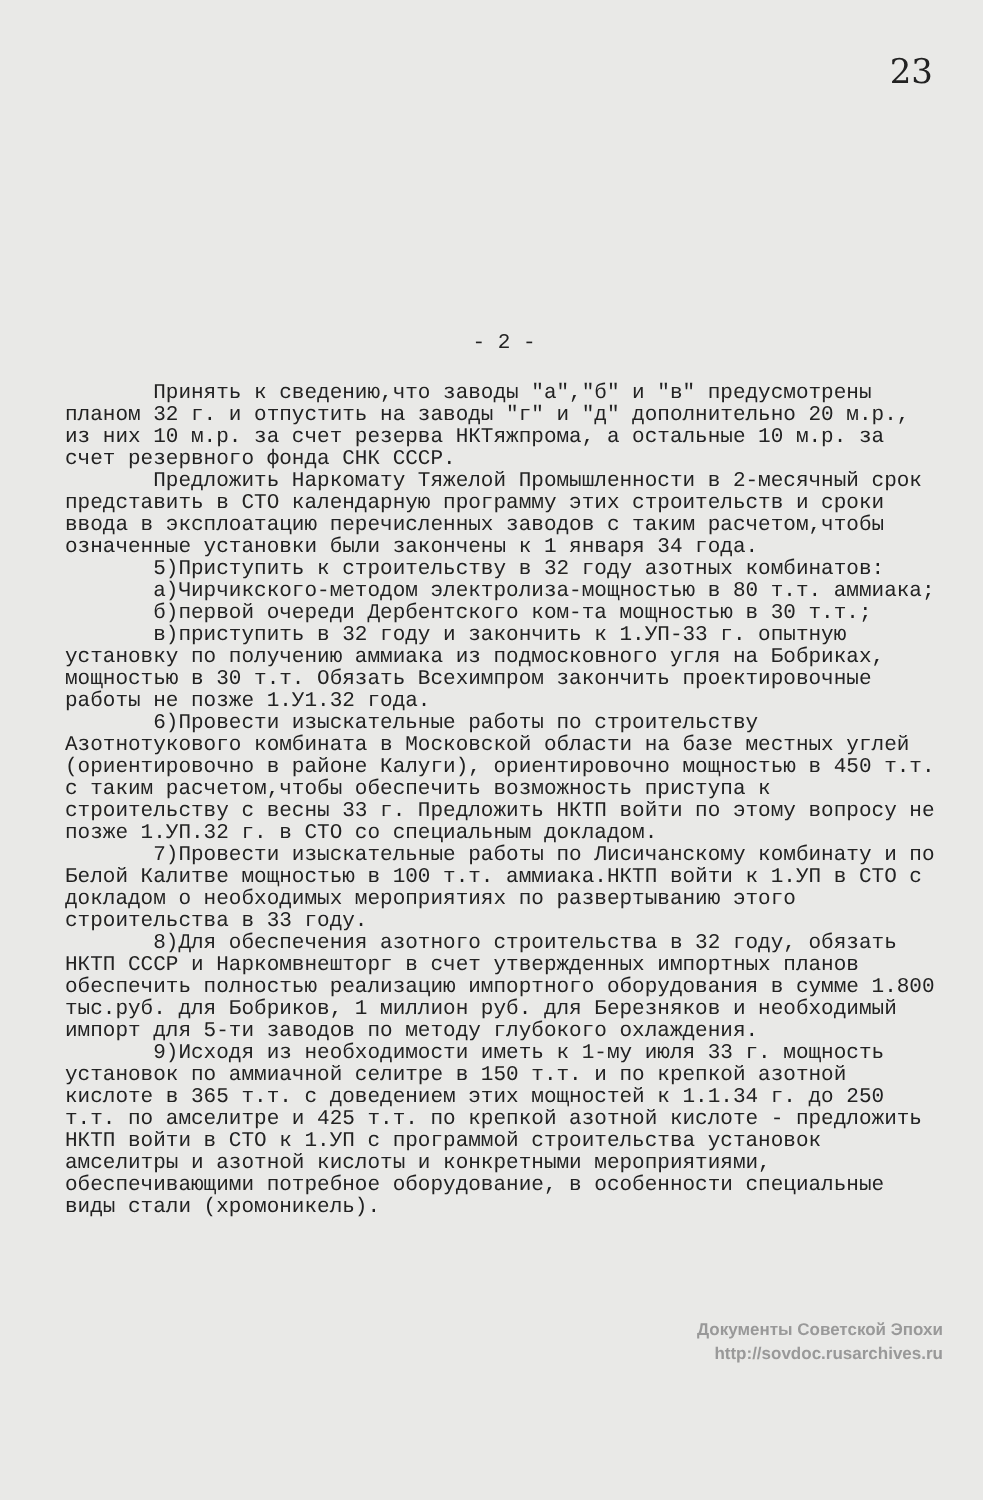23
- 2 -
Принять к сведению,что заводы "а","б" и "в" предусмотрены планом 32 г. и отпустить на заводы "г" и "д" дополнительно 20 м.р., из них 10 м.р. за счет резерва НКТяжпрома, а остальные 10 м.р. за счет резервного фонда СНК СССР.
Предложить Наркомату Тяжелой Промышленности в 2-месячный срок представить в СТО календарную программу этих строительств и сроки ввода в эксплоатацию перечисленных заводов с таким расчетом,чтобы означенные установки были закончены к 1 января 34 года.
5)Приступить к строительству в 32 году азотных комбинатов:
а)Чирчикского-методом электролиза-мощностью в 80 т.т. аммиака;
б)первой очереди Дербентского ком-та мощностью в 30 т.т.;
в)приступить в 32 году и закончить к 1.УП-33 г. опытную установку по получению аммиака из подмосковного угля на Бобриках, мощностью в 30 т.т. Обязать Всехимпром закончить проектировочные работы не позже 1.У1.32 года.
6)Провести изыскательные работы по строительству Азотнотукового комбината в Московской области на базе местных углей (ориентировочно в районе Калуги), ориентировочно мощностью в 450 т.т. с таким расчетом,чтобы обеспечить возможность приступа к строительству с весны 33 г. Предложить НКТП войти по этому вопросу не позже 1.УП.32 г. в СТО со специальным докладом.
7)Провести изыскательные работы по Лисичанскому комбинату и по Белой Калитве мощностью в 100 т.т. аммиака.НКТП войти к 1.УП в СТО с докладом о необходимых мероприятиях по развертыванию этого строительства в 33 году.
8)Для обеспечения азотного строительства в 32 году, обязать НКТП СССР и Наркомвнешторг в счет утвержденных импортных планов обеспечить полностью реализацию импортного оборудования в сумме 1.800 тыс.руб. для Бобриков, 1 миллион руб. для Березняков и необходимый импорт для 5-ти заводов по методу глубокого охлаждения.
9)Исходя из необходимости иметь к 1-му июля 33 г. мощность установок по аммиачной селитре в 150 т.т. и по крепкой азотной кислоте в 365 т.т. с доведением этих мощностей к 1.1.34 г. до 250 т.т. по амселитре и 425 т.т. по крепкой азотной кислоте - предложить НКТП войти в СТО к 1.УП с программой строительства установок амселитры и азотной кислоты и конкретными мероприятиями, обеспечивающими потребное оборудование, в особенности специальные виды стали (хромоникель).
Документы Советской Эпохи
http://sovdoc.rusarchives.ru